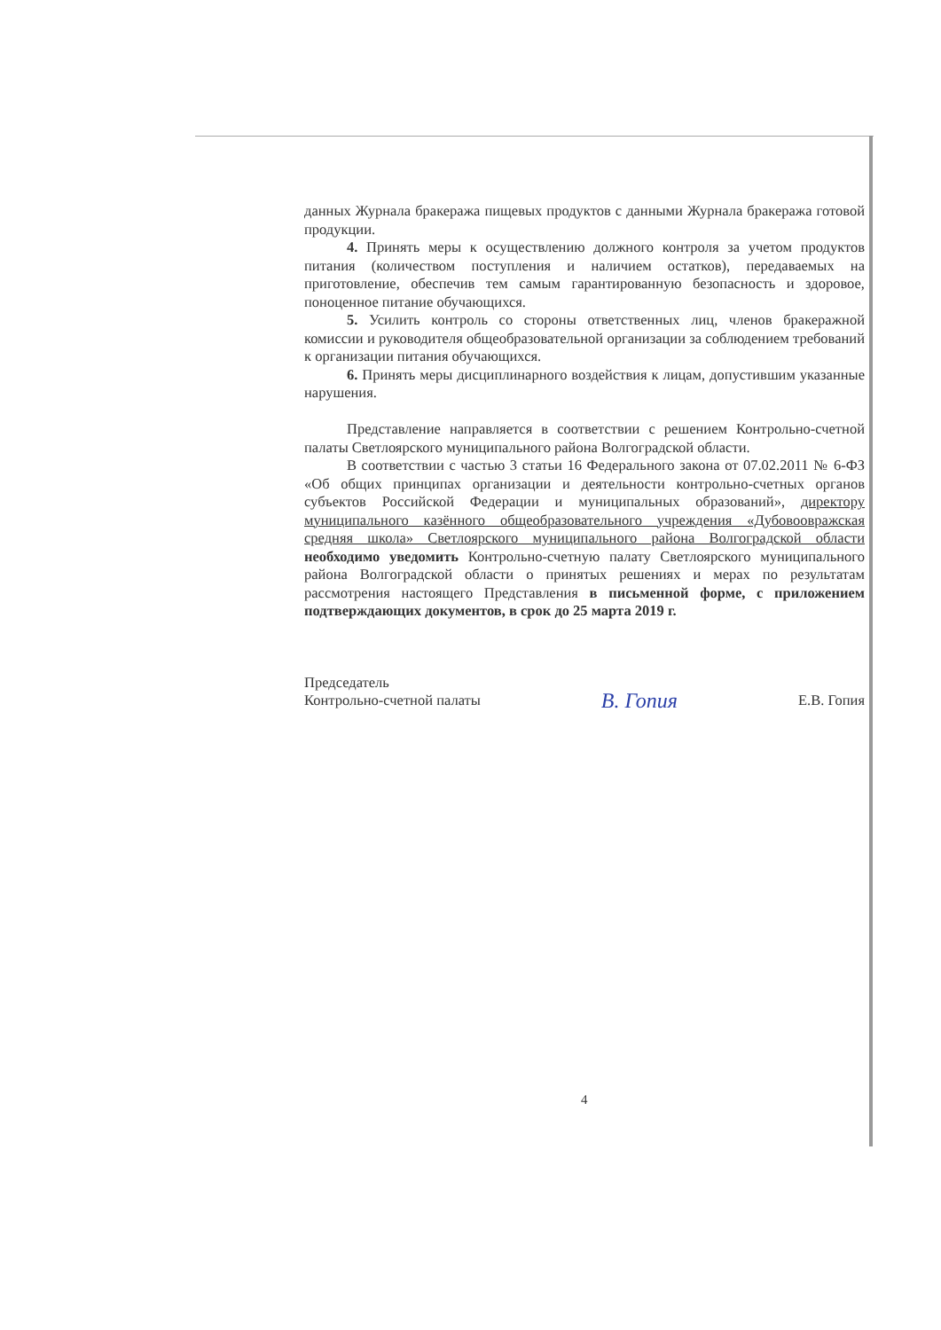данных Журнала бракеража пищевых продуктов с данными Журнала бракеража готовой продукции.
4. Принять меры к осуществлению должного контроля за учетом продуктов питания (количеством поступления и наличием остатков), передаваемых на приготовление, обеспечив тем самым гарантированную безопасность и здоровое, поноценное питание обучающихся.
5. Усилить контроль со стороны ответственных лиц, членов бракеражной комиссии и руководителя общеобразовательной организации за соблюдением требований к организации питания обучающихся.
6. Принять меры дисциплинарного воздействия к лицам, допустившим указанные нарушения.
Представление направляется в соответствии с решением Контрольно-счетной палаты Светлоярского муниципального района Волгоградской области.
В соответствии с частью 3 статьи 16 Федерального закона от 07.02.2011 № 6-ФЗ «Об общих принципах организации и деятельности контрольно-счетных органов субъектов Российской Федерации и муниципальных образований», директору муниципального казённого общеобразовательного учреждения «Дубовоовражская средняя школа» Светлоярского муниципального района Волгоградской области необходимо уведомить Контрольно-счетную палату Светлоярского муниципального района Волгоградской области о принятых решениях и мерах по результатам рассмотрения настоящего Представления в письменной форме, с приложением подтверждающих документов, в срок до 25 марта 2019 г.
Председатель
Контрольно-счетной палаты
В. Гопия
Е.В. Гопия
4